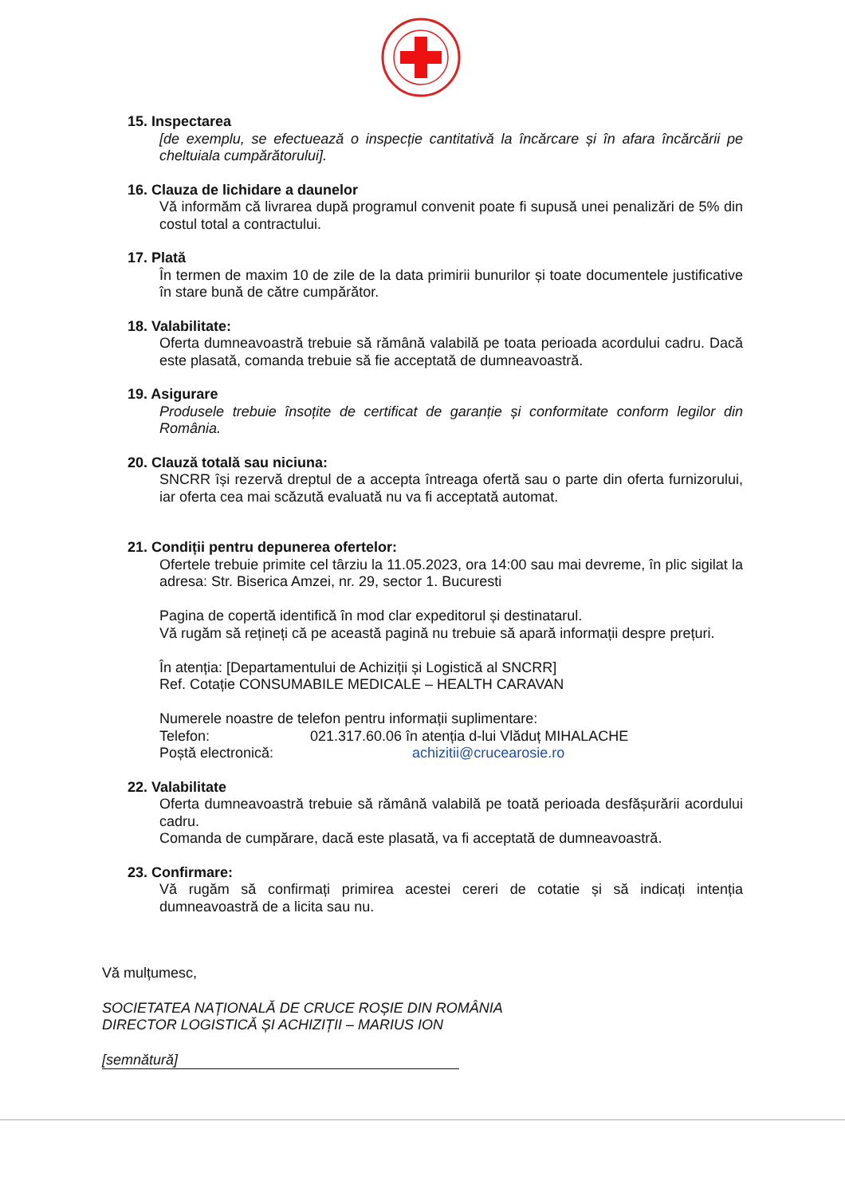15. Inspectarea
[de exemplu, se efectuează o inspecție cantitativă la încărcare și în afara încărcării pe cheltuiala cumpărătorului].
16. Clauza de lichidare a daunelor
Vă informăm că livrarea după programul convenit poate fi supusă unei penalizări de 5% din costul total a contractului.
17. Plată
În termen de maxim 10 de zile de la data primirii bunurilor și toate documentele justificative în stare bună de către cumpărător.
18. Valabilitate:
Oferta dumneavoastră trebuie să rămână valabilă pe toata perioada acordului cadru. Dacă este plasată, comanda trebuie să fie acceptată de dumneavoastră.
19. Asigurare
Produsele trebuie însoțite de certificat de garanție și conformitate conform legilor din România.
20. Clauză totală sau niciuna:
SNCRR își rezervă dreptul de a accepta întreaga ofertă sau o parte din oferta furnizorului, iar oferta cea mai scăzută evaluată nu va fi acceptată automat.
21. Condiții pentru depunerea ofertelor:
Ofertele trebuie primite cel târziu la 11.05.2023, ora 14:00 sau mai devreme, în plic sigilat la adresa: Str. Biserica Amzei, nr. 29, sector 1. Bucuresti
Pagina de copertă identifică în mod clar expeditorul și destinatarul.
Vă rugăm să rețineți că pe această pagină nu trebuie să apară informații despre prețuri.
În atenția: [Departamentului de Achiziții și Logistică al SNCRR]
Ref. Cotație CONSUMABILE MEDICALE – HEALTH CARAVAN
Numerele noastre de telefon pentru informații suplimentare:
Telefon: 021.317.60.06 în atenția d-lui Vlăduț MIHALACHE
Poștă electronică: achizitii@crucearosie.ro
22. Valabilitate
Oferta dumneavoastră trebuie să rămână valabilă pe toată perioada desfășurării acordului cadru.
Comanda de cumpărare, dacă este plasată, va fi acceptată de dumneavoastră.
23. Confirmare:
Vă rugăm să confirmați primirea acestei cereri de cotatie și să indicați intenția dumneavoastră de a licita sau nu.
Vă mulțumesc,
SOCIETATEA NAȚIONALĂ DE CRUCE ROȘIE DIN ROMÂNIA
DIRECTOR LOGISTICĂ ȘI ACHIZIȚII – MARIUS ION
[semnătură]